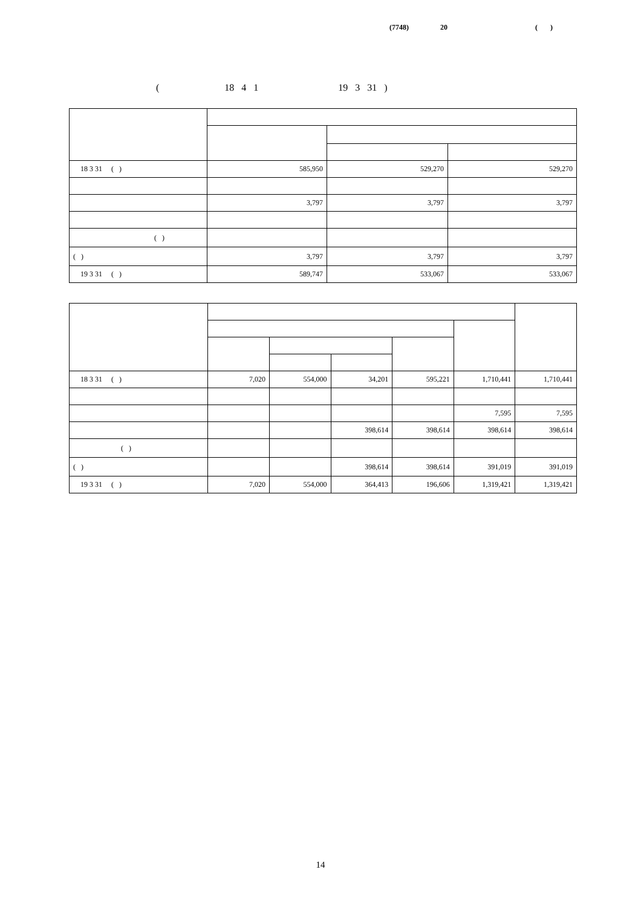(7748) 20 ( )
( 18 4 1 19 3 31 )
| 18 3 31 ( ) | 585,950 | 529,270 | 529,270 |
| | 3,797 | 3,797 | 3,797 |
| ( ) | | | |
| ( ) | 3,797 | 3,797 | 3,797 |
| 19 3 31 ( ) | 589,747 | 533,067 | 533,067 |
| 18 3 31 ( ) | 7,020 | 554,000 | 34,201 | 595,221 | 1,710,441 | 1,710,441 |
| | | | | | 7,595 | 7,595 |
| | | | 398,614 | 398,614 | 398,614 | 398,614 |
| ( ) | | | | | | |
| ( ) | | | 398,614 | 398,614 | 391,019 | 391,019 |
| 19 3 31 ( ) | 7,020 | 554,000 | 364,413 | 196,606 | 1,319,421 | 1,319,421 |
14